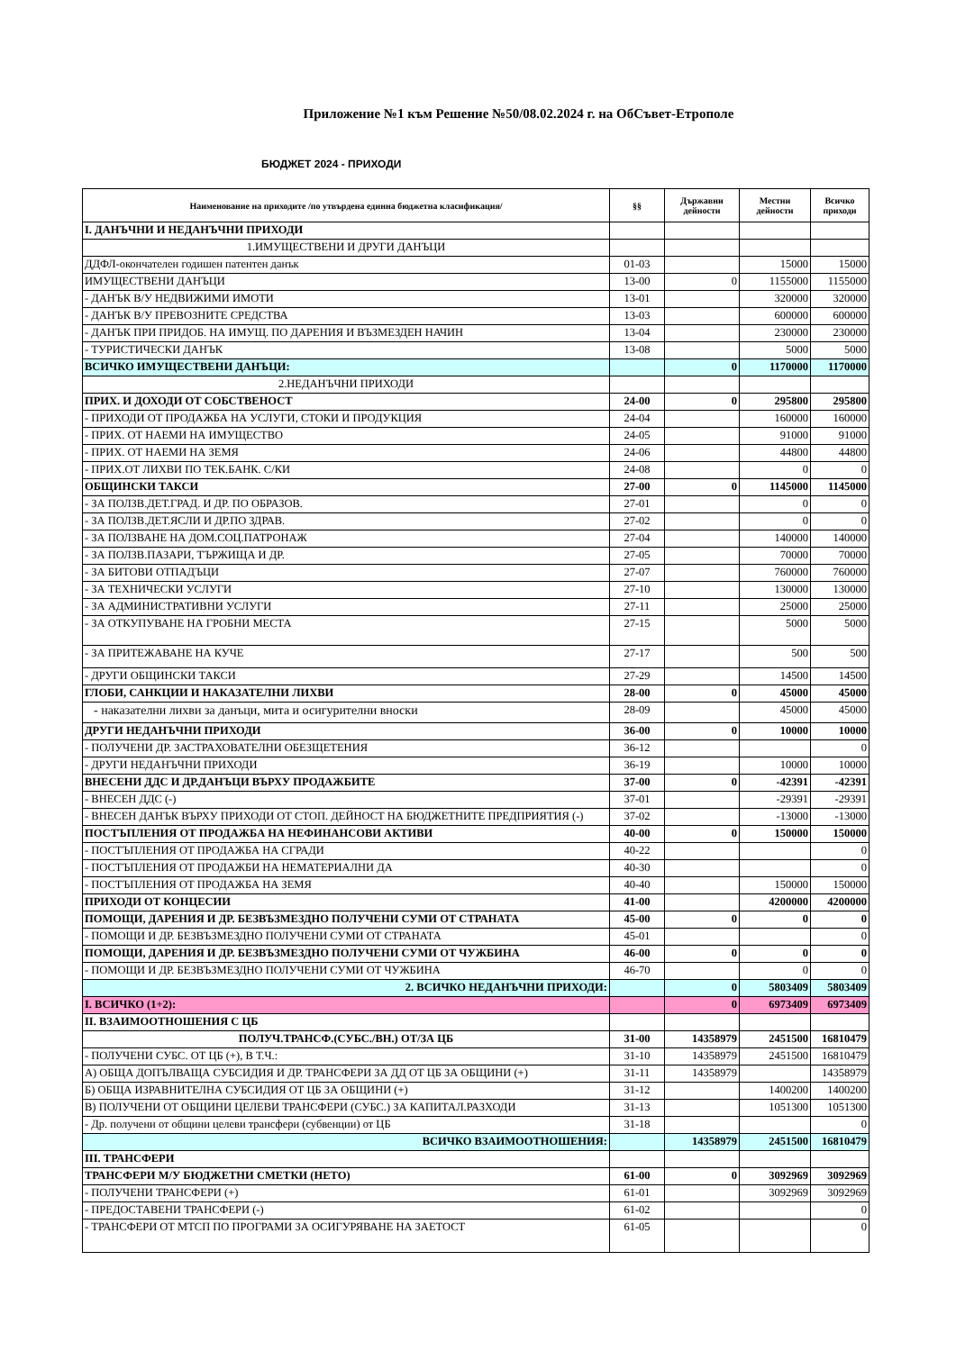Приложение №1 към Решение №50/08.02.2024 г. на ОбСъвет-Етрополе
БЮДЖЕТ 2024 - ПРИХОДИ
| Наименование на приходите /по утвърдена единна бюджетна класификация/ | §§ | Държавни дейности | Местни дейности | Всичко приходи |
| --- | --- | --- | --- | --- |
| I. ДАНЪЧНИ И НЕДАНЪЧНИ ПРИХОДИ | | | | |
| 1.ИМУЩЕСТВЕНИ И ДРУГИ ДАНЪЦИ | | | | |
| ДДФЛ-окончателен годишен патентен данък | 01-03 | | 15000 | 15000 |
| ИМУЩЕСТВЕНИ ДАНЪЦИ | 13-00 | 0 | 1155000 | 1155000 |
| - ДАНЪК В/У НЕДВИЖИМИ ИМОТИ | 13-01 | | 320000 | 320000 |
| - ДАНЪК В/У ПРЕВОЗНИТЕ СРЕДСТВА | 13-03 | | 600000 | 600000 |
| - ДАНЪК ПРИ ПРИДОБ. НА ИМУЩ. ПО ДАРЕНИЯ И ВЪЗМЕЗДЕН НАЧИН | 13-04 | | 230000 | 230000 |
| - ТУРИСТИЧЕСКИ ДАНЪК | 13-08 | | 5000 | 5000 |
| ВСИЧКО ИМУЩЕСТВЕНИ ДАНЪЦИ: | | 0 | 1170000 | 1170000 |
| 2.НЕДАНЪЧНИ ПРИХОДИ | | | | |
| ПРИХ. И ДОХОДИ ОТ СОБСТВЕНОСТ | 24-00 | 0 | 295800 | 295800 |
| - ПРИХОДИ ОТ ПРОДАЖБА НА УСЛУГИ, СТОКИ И ПРОДУКЦИЯ | 24-04 | | 160000 | 160000 |
| - ПРИХ. ОТ НАЕМИ НА ИМУЩЕСТВО | 24-05 | | 91000 | 91000 |
| - ПРИХ. ОТ НАЕМИ НА ЗЕМЯ | 24-06 | | 44800 | 44800 |
| - ПРИХ.ОТ ЛИХВИ ПО ТЕК.БАНК. С/КИ | 24-08 | | 0 | 0 |
| ОБЩИНСКИ ТАКСИ | 27-00 | 0 | 1145000 | 1145000 |
| - ЗА ПОЛЗВ.ДЕТ.ГРАД. И ДР. ПО ОБРАЗОВ. | 27-01 | | 0 | 0 |
| - ЗА ПОЛЗВ.ДЕТ.ЯСЛИ И ДР.ПО ЗДРАВ. | 27-02 | | 0 | 0 |
| - ЗА ПОЛЗВАНЕ НА ДОМ.СОЦ.ПАТРОНАЖ | 27-04 | | 140000 | 140000 |
| - ЗА ПОЛЗВ.ПАЗАРИ, ТЪРЖИЩА И ДР. | 27-05 | | 70000 | 70000 |
| - ЗА БИТОВИ ОТПАДЪЦИ | 27-07 | | 760000 | 760000 |
| - ЗА ТЕХНИЧЕСКИ УСЛУГИ | 27-10 | | 130000 | 130000 |
| - ЗА АДМИНИСТРАТИВНИ УСЛУГИ | 27-11 | | 25000 | 25000 |
| - ЗА ОТКУПУВАНЕ НА ГРОБНИ МЕСТА | 27-15 | | 5000 | 5000 |
| - ЗА ПРИТЕЖАВАНЕ НА КУЧЕ | 27-17 | | 500 | 500 |
| - ДРУГИ ОБЩИНСКИ ТАКСИ | 27-29 | | 14500 | 14500 |
| ГЛОБИ, САНКЦИИ И НАКАЗАТЕЛНИ ЛИХВИ | 28-00 | 0 | 45000 | 45000 |
| - наказателни лихви за данъци, мита и осигурителни вноски | 28-09 | | 45000 | 45000 |
| ДРУГИ НЕДАНЪЧНИ ПРИХОДИ | 36-00 | 0 | 10000 | 10000 |
| - ПОЛУЧЕНИ ДР. ЗАСТРАХОВАТЕЛНИ ОБЕЗЩЕТЕНИЯ | 36-12 | | | 0 |
| - ДРУГИ НЕДАНЪЧНИ ПРИХОДИ | 36-19 | | 10000 | 10000 |
| ВНЕСЕНИ ДДС И ДР.ДАНЪЦИ ВЪРХУ ПРОДАЖБИТЕ | 37-00 | 0 | -42391 | -42391 |
| - ВНЕСЕН ДДС (-) | 37-01 | | -29391 | -29391 |
| - ВНЕСЕН ДАНЪК ВЪРХУ ПРИХОДИ ОТ СТОП. ДЕЙНОСТ НА БЮДЖЕТНИТЕ ПРЕДПРИЯТИЯ (-) | 37-02 | | -13000 | -13000 |
| ПОСТЪПЛЕНИЯ ОТ ПРОДАЖБА НА НЕФИНАНСОВИ АКТИВИ | 40-00 | 0 | 150000 | 150000 |
| - ПОСТЪПЛЕНИЯ ОТ ПРОДАЖБА НА СГРАДИ | 40-22 | | | 0 |
| - ПОСТЪПЛЕНИЯ ОТ ПРОДАЖБИ НА НЕМАТЕРИАЛНИ ДА | 40-30 | | | 0 |
| - ПОСТЪПЛЕНИЯ ОТ ПРОДАЖБА НА ЗЕМЯ | 40-40 | | 150000 | 150000 |
| ПРИХОДИ ОТ КОНЦЕСИИ | 41-00 | | 4200000 | 4200000 |
| ПОМОЩИ, ДАРЕНИЯ И ДР. БЕЗВЪЗМЕЗДНО ПОЛУЧЕНИ СУМИ ОТ СТРАНАТА | 45-00 | 0 | 0 | 0 |
| - ПОМОЩИ И ДР. БЕЗВЪЗМЕЗДНО ПОЛУЧЕНИ СУМИ ОТ СТРАНАТА | 45-01 | | | 0 |
| ПОМОЩИ, ДАРЕНИЯ И ДР. БЕЗВЪЗМЕЗДНО ПОЛУЧЕНИ СУМИ ОТ ЧУЖБИНА | 46-00 | 0 | 0 | 0 |
| - ПОМОЩИ И ДР. БЕЗВЪЗМЕЗДНО ПОЛУЧЕНИ СУМИ ОТ ЧУЖБИНА | 46-70 | | 0 | 0 |
| 2. ВСИЧКО НЕДАНЪЧНИ ПРИХОДИ: | | 0 | 5803409 | 5803409 |
| I. ВСИЧКО (1+2): | | 0 | 6973409 | 6973409 |
| II. ВЗАИМООТНОШЕНИЯ С ЦБ | | | | |
| ПОЛУЧ.ТРАНСФ.(СУБС./ВН.) ОТ/ЗА ЦБ | 31-00 | 14358979 | 2451500 | 16810479 |
| - ПОЛУЧЕНИ СУБС. ОТ ЦБ (+), В Т.Ч.: | 31-10 | 14358979 | 2451500 | 16810479 |
| А) ОБЩА ДОПЪЛВАЩА СУБСИДИЯ И ДР. ТРАНСФЕРИ ЗА ДД ОТ ЦБ ЗА ОБЩИНИ (+) | 31-11 | 14358979 | | 14358979 |
| Б) ОБЩА ИЗРАВНИТЕЛНА СУБСИДИЯ ОТ ЦБ ЗА ОБЩИНИ (+) | 31-12 | | 1400200 | 1400200 |
| В) ПОЛУЧЕНИ ОТ ОБЩИНИ ЦЕЛЕВИ ТРАНСФЕРИ (СУБС.) ЗА КАПИТАЛ.РАЗХОДИ | 31-13 | | 1051300 | 1051300 |
| - Др. получени от общини целеви трансфери (субвенции) от ЦБ | 31-18 | | | 0 |
| ВСИЧКО ВЗАИМООТНОШЕНИЯ: | | 14358979 | 2451500 | 16810479 |
| III. ТРАНСФЕРИ | | | | |
| ТРАНСФЕРИ М/У БЮДЖЕТНИ СМЕТКИ (НЕТО) | 61-00 | 0 | 3092969 | 3092969 |
| - ПОЛУЧЕНИ ТРАНСФЕРИ (+) | 61-01 | | 3092969 | 3092969 |
| - ПРЕДОСТАВЕНИ ТРАНСФЕРИ (-) | 61-02 | | | 0 |
| - ТРАНСФЕРИ ОТ МТСП ПО ПРОГРАМИ ЗА ОСИГУРЯВАНЕ НА ЗАЕТОСТ | 61-05 | | | 0 |